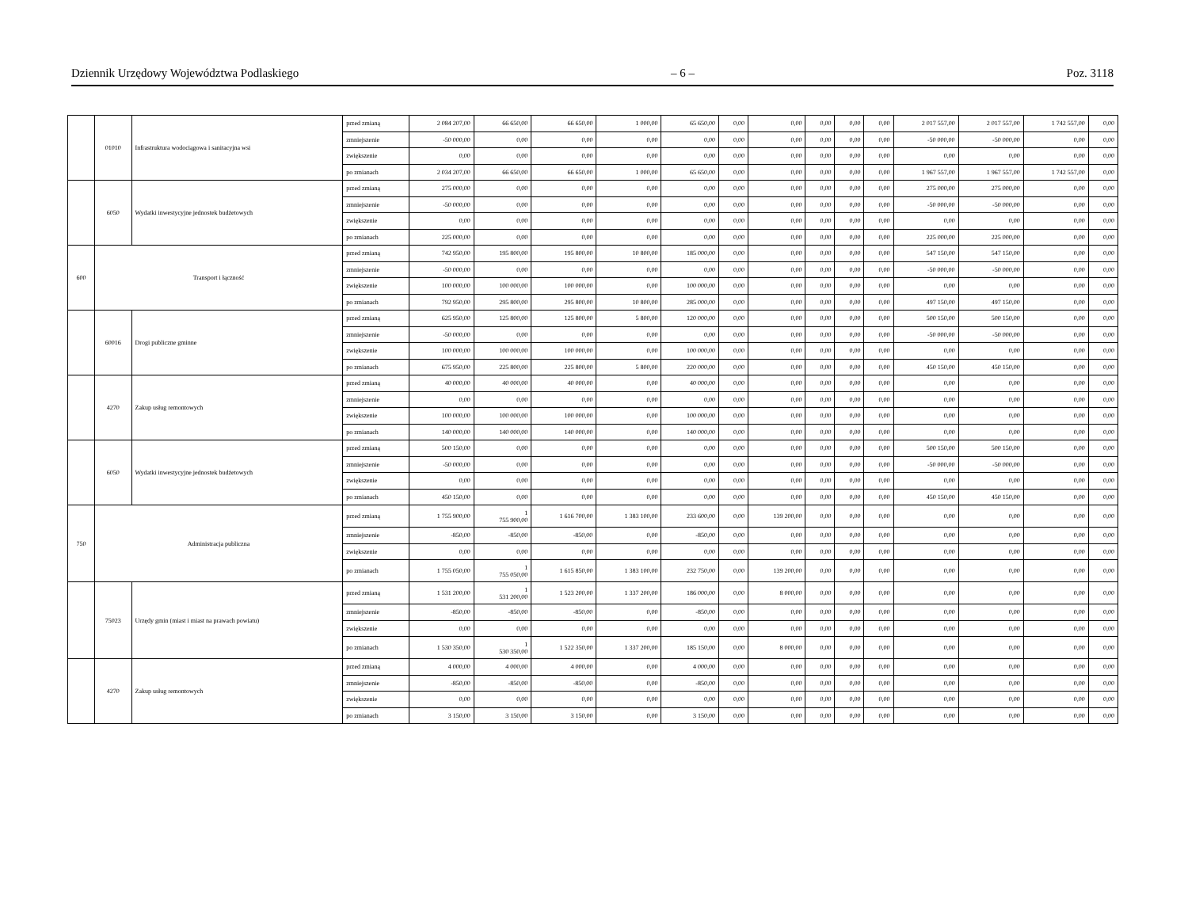Dziennik Urzędowy Województwa Podlaskiego – 6 – Poz. 3118
| | 01010 | Infrastruktura wodociągowa i sanitacyjna wsi | przed zmianą | 2 084 207,00 | 66 650,00 | 66 650,00 | 1 000,00 | 65 650,00 | 0,00 | 0,00 | 0,00 | 0,00 | 0,00 | 2 017 557,00 | 2 017 557,00 | 1 742 557,00 | 0,00 |
| | | | zmniejszenie | -50 000,00 | 0,00 | 0,00 | 0,00 | 0,00 | 0,00 | 0,00 | 0,00 | 0,00 | 0,00 | -50 000,00 | -50 000,00 | 0,00 | 0,00 |
| | | | zwiększenie | 0,00 | 0,00 | 0,00 | 0,00 | 0,00 | 0,00 | 0,00 | 0,00 | 0,00 | 0,00 | 0,00 | 0,00 | 0,00 | 0,00 |
| | | | po zmianach | 2 034 207,00 | 66 650,00 | 66 650,00 | 1 000,00 | 65 650,00 | 0,00 | 0,00 | 0,00 | 0,00 | 0,00 | 1 967 557,00 | 1 967 557,00 | 1 742 557,00 | 0,00 |
| | 6050 | Wydatki inwestycyjne jednostek budżetowych | przed zmianą | 275 000,00 | 0,00 | 0,00 | 0,00 | 0,00 | 0,00 | 0,00 | 0,00 | 0,00 | 0,00 | 275 000,00 | 275 000,00 | 0,00 | 0,00 |
| | | | zmniejszenie | -50 000,00 | 0,00 | 0,00 | 0,00 | 0,00 | 0,00 | 0,00 | 0,00 | 0,00 | 0,00 | -50 000,00 | -50 000,00 | 0,00 | 0,00 |
| | | | zwiększenie | 0,00 | 0,00 | 0,00 | 0,00 | 0,00 | 0,00 | 0,00 | 0,00 | 0,00 | 0,00 | 0,00 | 0,00 | 0,00 | 0,00 |
| | | | po zmianach | 225 000,00 | 0,00 | 0,00 | 0,00 | 0,00 | 0,00 | 0,00 | 0,00 | 0,00 | 0,00 | 225 000,00 | 225 000,00 | 0,00 | 0,00 |
| 600 | Transport i łączność | | przed zmianą | 742 950,00 | 195 800,00 | 195 800,00 | 10 800,00 | 185 000,00 | 0,00 | 0,00 | 0,00 | 0,00 | 0,00 | 547 150,00 | 547 150,00 | 0,00 | 0,00 |
| | | | zmniejszenie | -50 000,00 | 0,00 | 0,00 | 0,00 | 0,00 | 0,00 | 0,00 | 0,00 | 0,00 | 0,00 | -50 000,00 | -50 000,00 | 0,00 | 0,00 |
| | | | zwiększenie | 100 000,00 | 100 000,00 | 100 000,00 | 0,00 | 100 000,00 | 0,00 | 0,00 | 0,00 | 0,00 | 0,00 | 0,00 | 0,00 | 0,00 | 0,00 |
| | | | po zmianach | 792 950,00 | 295 800,00 | 295 800,00 | 10 800,00 | 285 000,00 | 0,00 | 0,00 | 0,00 | 0,00 | 0,00 | 497 150,00 | 497 150,00 | 0,00 | 0,00 |
| | 60016 | Drogi publiczne gminne | przed zmianą | 625 950,00 | 125 800,00 | 125 800,00 | 5 800,00 | 120 000,00 | 0,00 | 0,00 | 0,00 | 0,00 | 0,00 | 500 150,00 | 500 150,00 | 0,00 | 0,00 |
| | | | zmniejszenie | -50 000,00 | 0,00 | 0,00 | 0,00 | 0,00 | 0,00 | 0,00 | 0,00 | 0,00 | 0,00 | -50 000,00 | -50 000,00 | 0,00 | 0,00 |
| | | | zwiększenie | 100 000,00 | 100 000,00 | 100 000,00 | 0,00 | 100 000,00 | 0,00 | 0,00 | 0,00 | 0,00 | 0,00 | 0,00 | 0,00 | 0,00 | 0,00 |
| | | | po zmianach | 675 950,00 | 225 800,00 | 225 800,00 | 5 800,00 | 220 000,00 | 0,00 | 0,00 | 0,00 | 0,00 | 0,00 | 450 150,00 | 450 150,00 | 0,00 | 0,00 |
| | 4270 | Zakup usług remontowych | przed zmianą | 40 000,00 | 40 000,00 | 40 000,00 | 0,00 | 40 000,00 | 0,00 | 0,00 | 0,00 | 0,00 | 0,00 | 0,00 | 0,00 | 0,00 | 0,00 |
| | | | zmniejszenie | 0,00 | 0,00 | 0,00 | 0,00 | 0,00 | 0,00 | 0,00 | 0,00 | 0,00 | 0,00 | 0,00 | 0,00 | 0,00 | 0,00 |
| | | | zwiększenie | 100 000,00 | 100 000,00 | 100 000,00 | 0,00 | 100 000,00 | 0,00 | 0,00 | 0,00 | 0,00 | 0,00 | 0,00 | 0,00 | 0,00 | 0,00 |
| | | | po zmianach | 140 000,00 | 140 000,00 | 140 000,00 | 0,00 | 140 000,00 | 0,00 | 0,00 | 0,00 | 0,00 | 0,00 | 0,00 | 0,00 | 0,00 | 0,00 |
| | 6050 | Wydatki inwestycyjne jednostek budżetowych | przed zmianą | 500 150,00 | 0,00 | 0,00 | 0,00 | 0,00 | 0,00 | 0,00 | 0,00 | 0,00 | 0,00 | 500 150,00 | 500 150,00 | 0,00 | 0,00 |
| | | | zmniejszenie | -50 000,00 | 0,00 | 0,00 | 0,00 | 0,00 | 0,00 | 0,00 | 0,00 | 0,00 | 0,00 | -50 000,00 | -50 000,00 | 0,00 | 0,00 |
| | | | zwiększenie | 0,00 | 0,00 | 0,00 | 0,00 | 0,00 | 0,00 | 0,00 | 0,00 | 0,00 | 0,00 | 0,00 | 0,00 | 0,00 | 0,00 |
| | | | po zmianach | 450 150,00 | 0,00 | 0,00 | 0,00 | 0,00 | 0,00 | 0,00 | 0,00 | 0,00 | 0,00 | 450 150,00 | 450 150,00 | 0,00 | 0,00 |
| 750 | Administracja publiczna | | przed zmianą | 1 755 900,00 | 1 755 900,00 | 1 616 700,00 | 1 383 100,00 | 233 600,00 | 0,00 | 139 200,00 | 0,00 | 0,00 | 0,00 | 0,00 | 0,00 | 0,00 | 0,00 |
| | | | zmniejszenie | -850,00 | -850,00 | -850,00 | 0,00 | -850,00 | 0,00 | 0,00 | 0,00 | 0,00 | 0,00 | 0,00 | 0,00 | 0,00 | 0,00 |
| | | | zwiększenie | 0,00 | 0,00 | 0,00 | 0,00 | 0,00 | 0,00 | 0,00 | 0,00 | 0,00 | 0,00 | 0,00 | 0,00 | 0,00 | 0,00 |
| | | | po zmianach | 1 755 050,00 | 1 755 050,00 | 1 615 850,00 | 1 383 100,00 | 232 750,00 | 0,00 | 139 200,00 | 0,00 | 0,00 | 0,00 | 0,00 | 0,00 | 0,00 | 0,00 |
| | 75023 | Urzędy gmin (miast i miast na prawach powiatu) | przed zmianą | 1 531 200,00 | 1 531 200,00 | 1 523 200,00 | 1 337 200,00 | 186 000,00 | 0,00 | 8 000,00 | 0,00 | 0,00 | 0,00 | 0,00 | 0,00 | 0,00 | 0,00 |
| | | | zmniejszenie | -850,00 | -850,00 | -850,00 | 0,00 | -850,00 | 0,00 | 0,00 | 0,00 | 0,00 | 0,00 | 0,00 | 0,00 | 0,00 | 0,00 |
| | | | zwiększenie | 0,00 | 0,00 | 0,00 | 0,00 | 0,00 | 0,00 | 0,00 | 0,00 | 0,00 | 0,00 | 0,00 | 0,00 | 0,00 | 0,00 |
| | | | po zmianach | 1 530 350,00 | 1 530 350,00 | 1 522 350,00 | 1 337 200,00 | 185 150,00 | 0,00 | 8 000,00 | 0,00 | 0,00 | 0,00 | 0,00 | 0,00 | 0,00 | 0,00 |
| | 4270 | Zakup usług remontowych | przed zmianą | 4 000,00 | 4 000,00 | 4 000,00 | 0,00 | 4 000,00 | 0,00 | 0,00 | 0,00 | 0,00 | 0,00 | 0,00 | 0,00 | 0,00 | 0,00 |
| | | | zmniejszenie | -850,00 | -850,00 | -850,00 | 0,00 | -850,00 | 0,00 | 0,00 | 0,00 | 0,00 | 0,00 | 0,00 | 0,00 | 0,00 | 0,00 |
| | | | zwiększenie | 0,00 | 0,00 | 0,00 | 0,00 | 0,00 | 0,00 | 0,00 | 0,00 | 0,00 | 0,00 | 0,00 | 0,00 | 0,00 | 0,00 |
| | | | po zmianach | 3 150,00 | 3 150,00 | 3 150,00 | 0,00 | 3 150,00 | 0,00 | 0,00 | 0,00 | 0,00 | 0,00 | 0,00 | 0,00 | 0,00 | 0,00 |